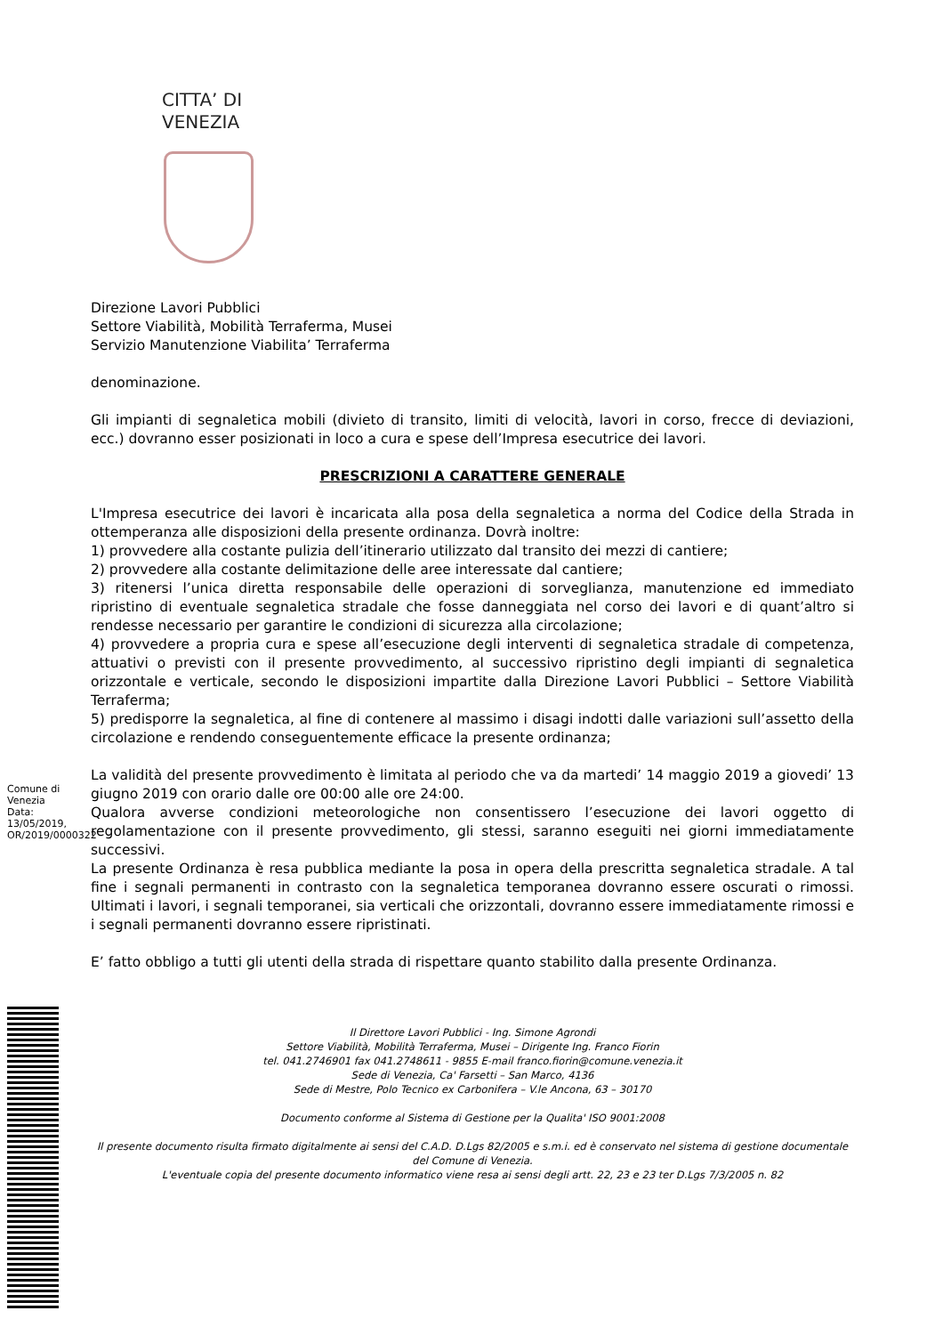CITTA’ DI
VENEZIA
Direzione Lavori Pubblici
Settore Viabilità, Mobilità Terraferma, Musei
Servizio Manutenzione Viabilita’ Terraferma
denominazione.
Gli impianti di segnaletica mobili (divieto di transito, limiti di velocità, lavori in corso, frecce di deviazioni, ecc.) dovranno esser posizionati in loco a cura e spese dell’Impresa esecutrice dei lavori.
PRESCRIZIONI A CARATTERE GENERALE
L'Impresa esecutrice dei lavori è incaricata alla posa della segnaletica a norma del Codice della Strada in ottemperanza alle disposizioni della presente ordinanza. Dovrà inoltre:
1) provvedere alla costante pulizia dell’itinerario utilizzato dal transito dei mezzi di cantiere;
2) provvedere alla costante delimitazione delle aree interessate dal cantiere;
3) ritenersi l’unica diretta responsabile delle operazioni di sorveglianza, manutenzione ed immediato ripristino di eventuale segnaletica stradale che fosse danneggiata nel corso dei lavori e di quant’altro si rendesse necessario per garantire le condizioni di sicurezza alla circolazione;
4) provvedere a propria cura e spese all’esecuzione degli interventi di segnaletica stradale di competenza, attuativi o previsti con il presente provvedimento, al successivo ripristino degli impianti di segnaletica orizzontale e verticale, secondo le disposizioni impartite dalla Direzione Lavori Pubblici – Settore Viabilità Terraferma;
5) predisporre la segnaletica, al fine di contenere al massimo i disagi indotti dalle variazioni sull’assetto della circolazione e rendendo conseguentemente efficace la presente ordinanza;
La validità del presente provvedimento è limitata al periodo che va da martedi’ 14 maggio 2019 a giovedi’ 13 giugno 2019 con orario dalle ore 00:00 alle ore 24:00.
Qualora avverse condizioni meteorologiche non consentissero l’esecuzione dei lavori oggetto di regolamentazione con il presente provvedimento, gli stessi, saranno eseguiti nei giorni immediatamente successivi.
La presente Ordinanza è resa pubblica mediante la posa in opera della prescritta segnaletica stradale. A tal fine i segnali permanenti in contrasto con la segnaletica temporanea dovranno essere oscurati o rimossi. Ultimati i lavori, i segnali temporanei, sia verticali che orizzontali, dovranno essere immediatamente rimossi e i segnali permanenti dovranno essere ripristinati.
E’ fatto obbligo a tutti gli utenti della strada di rispettare quanto stabilito dalla presente Ordinanza.
Il Direttore Lavori Pubblici - Ing. Simone Agrondi
Settore Viabilità, Mobilità Terraferma, Musei – Dirigente Ing. Franco Fiorin
tel. 041.2746901 fax 041.2748611 - 9855 E-mail franco.fiorin@comune.venezia.it
Sede di Venezia, Ca' Farsetti – San Marco, 4136
Sede di Mestre, Polo Tecnico ex Carbonifera – V.le Ancona, 63 – 30170
Documento conforme al Sistema di Gestione per la Qualita' ISO 9001:2008
Il presente documento risulta firmato digitalmente ai sensi del C.A.D. D.Lgs 82/2005 e s.m.i. ed è conservato nel sistema di gestione documentale del Comune di Venezia.
L'eventuale copia del presente documento informatico viene resa ai sensi degli artt. 22, 23 e 23 ter D.Lgs 7/3/2005 n. 82
Comune di Venezia Data: 13/05/2019, OR/2019/0000322